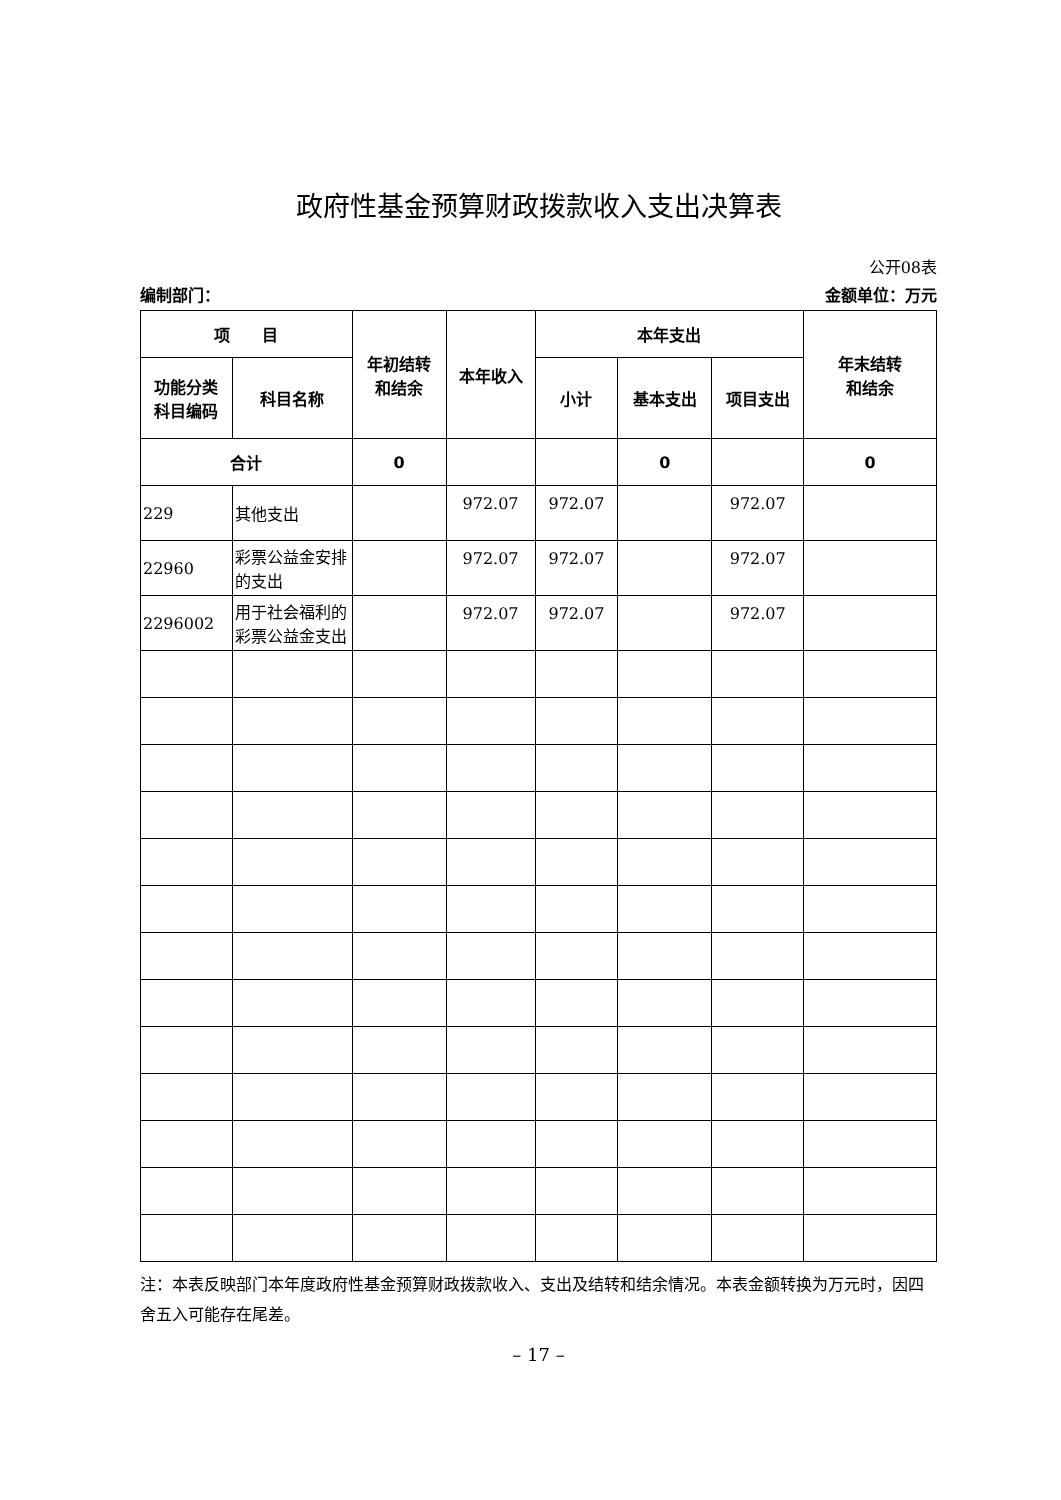政府性基金预算财政拨款收入支出决算表
公开08表
编制部门： 金额单位：万元
| 项 目 | | 年初结转 和结余 | 本年收入 | 本年支出 | | | 年末结转 和结余 |
| --- | --- | --- | --- | --- | --- | --- | --- |
| 功能分类 科目编码 | 科目名称 | | | 小计 | 基本支出 | 项目支出 | |
| 合计 | | 0 | | | 0 | | 0 |
| 229 | 其他支出 | | 972.07 | 972.07 | | 972.07 | |
| 22960 | 彩票公益金安排的支出 | | 972.07 | 972.07 | | 972.07 | |
| 2296002 | 用于社会福利的彩票公益金支出 | | 972.07 | 972.07 | | 972.07 | |
注：本表反映部门本年度政府性基金预算财政拨款收入、支出及结转和结余情况。本表金额转换为万元时，因四舍五入可能存在尾差。
– 17 –